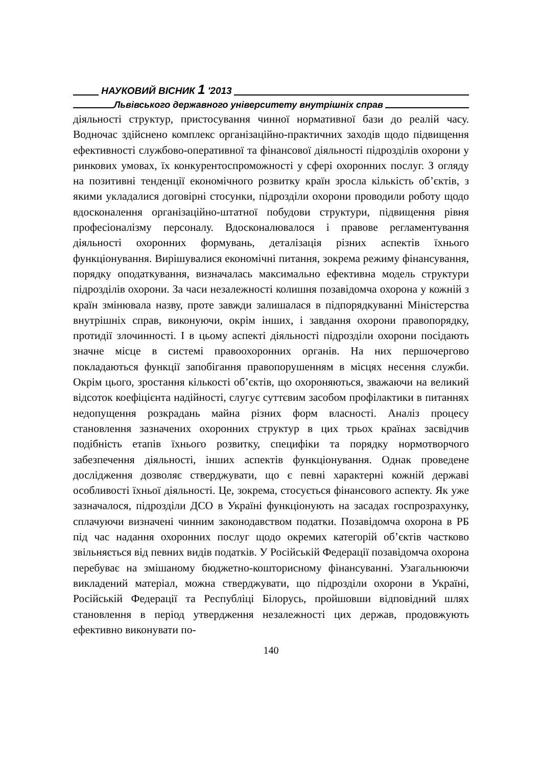НАУКОВИЙ ВІСНИК 1 ′2013
Львівського державного університету внутрішніх справ
діяльності структур, пристосування чинної нормативної бази до реалій часу. Водночас здійснено комплекс організаційно-практичних заходів щодо підвищення ефективності службово-оперативної та фінансової діяльності підрозділів охорони у ринкових умовах, їх конкурентоспроможності у сфері охоронних послуг. З огляду на позитивні тенденції економічного розвитку країн зросла кількість об’єктів, з якими укладалися договірні стосунки, підрозділи охорони проводили роботу щодо вдосконалення організаційно-штатної побудови структури, підвищення рівня професіоналізму персоналу. Вдосконалювалося і правове регламентування діяльності охоронних формувань, деталізація різних аспектів їхнього функціонування. Вирішувалися економічні питання, зокрема режиму фінансування, порядку оподаткування, визначалась максимально ефективна модель структури підрозділів охорони. За часи незалежності колишня позавідомча охорона у кожній з країн змінювала назву, проте завжди залишалася в підпорядкуванні Міністерства внутрішніх справ, виконуючи, окрім інших, і завдання охорони правопорядку, протидії злочинності. І в цьому аспекті діяльності підрозділи охорони посідають значне місце в системі правоохоронних органів. На них першочергово покладаються функції запобігання правопорушенням в місцях несення служби. Окрім цього, зростання кількості об’єктів, що охороняються, зважаючи на великий відсоток коефіцієнта надійності, слугує суттєвим засобом профілактики в питаннях недопущення розкрадань майна різних форм власності. Аналіз процесу становлення зазначених охоронних структур в цих трьох країнах засвідчив подібність етапів їхнього розвитку, специфіки та порядку нормотворчого забезпечення діяльності, інших аспектів функціонування. Однак проведене дослідження дозволяє стверджувати, що є певні характерні кожній державі особливості їхньої діяльності. Це, зокрема, стосується фінансового аспекту. Як уже зазначалося, підрозділи ДСО в Україні функціонують на засадах госпрозрахунку, сплачуючи визначені чинним законодавством податки. Позавідомча охорона в РБ під час надання охоронних послуг щодо окремих категорій об’єктів частково звільняється від певних видів податків. У Російській Федерації позавідомча охорона перебуває на змішаному бюджетно-кошторисному фінансуванні. Узагальнюючи викладений матеріал, можна стверджувати, що підрозділи охорони в Україні, Російській Федерації та Республіці Білорусь, пройшовши відповідний шлях становлення в період утвердження незалежності цих держав, продовжують ефективно виконувати по-
140